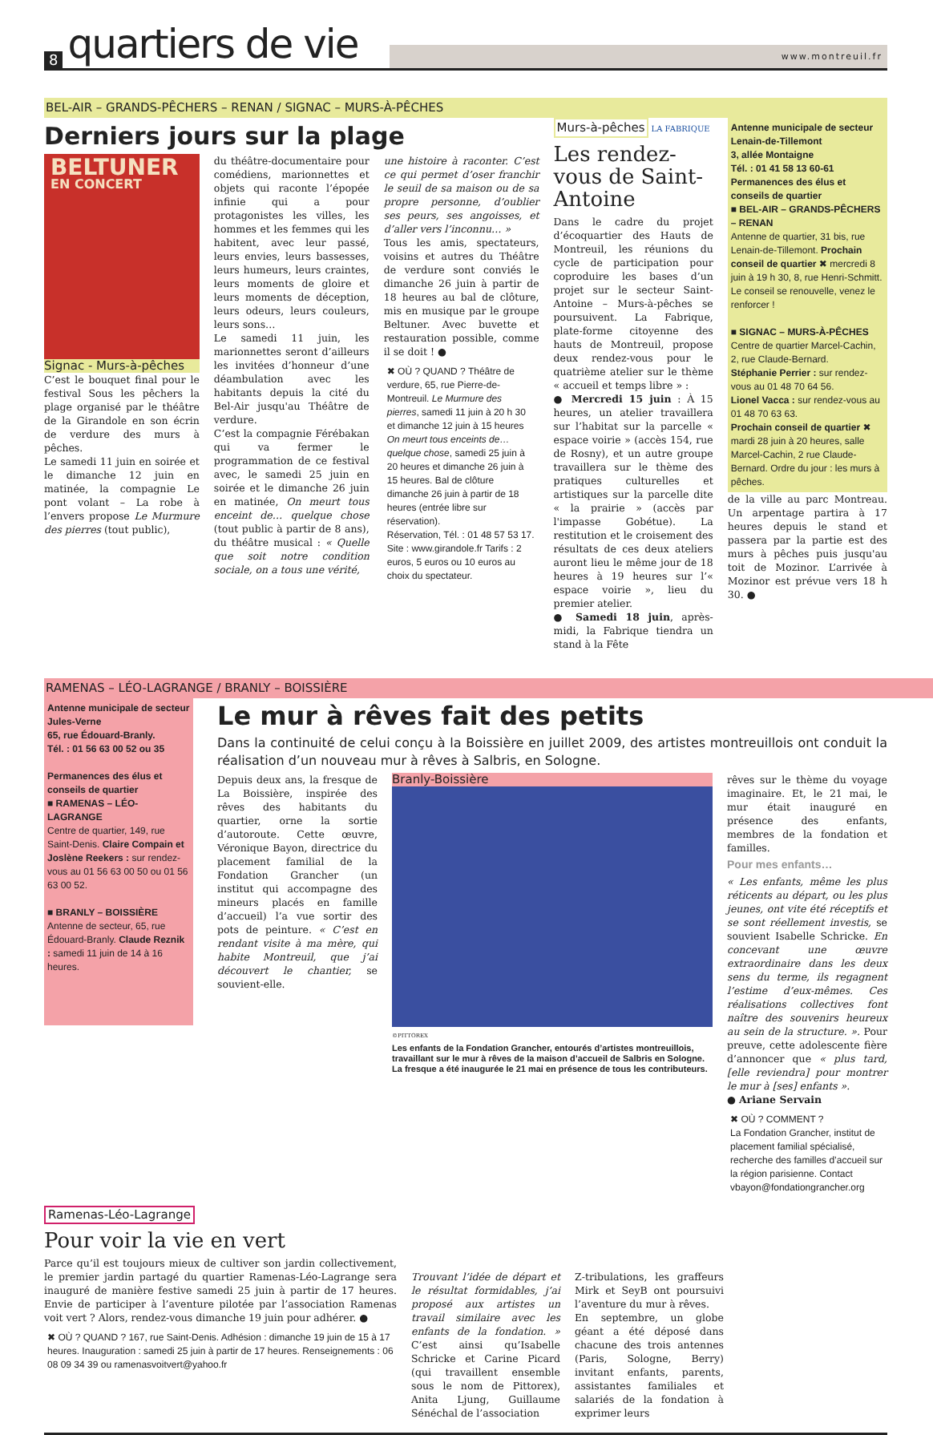8
quartiers de vie
www.montreuil.fr
BEL-AIR – GRANDS-PÊCHERS – RENAN / SIGNAC – MURS-À-PÊCHES
Derniers jours sur la plage
BELTUNER
EN CONCERT
Signac - Murs-à-pêches
C’est le bouquet final pour le festival Sous les pêchers la plage organisé par le théâtre de la Girandole en son écrin de verdure des murs à pêches.
Le samedi 11 juin en soirée et le dimanche 12 juin en matinée, la compagnie Le pont volant – La robe à l’envers propose Le Murmure des pierres (tout public),
du théâtre-documentaire pour comédiens, marionnettes et objets qui raconte l’épopée infinie qui a pour protagonistes les villes, les hommes et les femmes qui les habitent, avec leur passé, leurs envies, leurs bassesses, leurs humeurs, leurs craintes, leurs moments de gloire et leurs moments de déception, leurs odeurs, leurs couleurs, leurs sons…
Le samedi 11 juin, les marionnettes seront d’ailleurs les invitées d’honneur d’une déambulation avec les habitants depuis la cité du Bel-Air jusqu'au Théâtre de verdure.
C’est la compagnie Férébakan qui va fermer le programmation de ce festival avec, le samedi 25 juin en soirée et le dimanche 26 juin en matinée, On meurt tous enceint de… quelque chose (tout public à partir de 8 ans), du théâtre musical : « Quelle que soit notre condition sociale, on a tous une vérité,
une histoire à raconter. C’est ce qui permet d’oser franchir le seuil de sa maison ou de sa propre personne, d’oublier ses peurs, ses angoisses, et d’aller vers l’inconnu… »
Tous les amis, spectateurs, voisins et autres du Théâtre de verdure sont conviés le dimanche 26 juin à partir de 18 heures au bal de clôture, mis en musique par le groupe Beltuner. Avec buvette et restauration possible, comme il se doit ! ●
✖ OÙ ? QUAND ? Théâtre de verdure, 65, rue Pierre-de-Montreuil. Le Murmure des pierres, samedi 11 juin à 20 h 30 et dimanche 12 juin à 15 heures On meurt tous enceints de… quelque chose, samedi 25 juin à 20 heures et dimanche 26 juin à 15 heures. Bal de clôture dimanche 26 juin à partir de 18 heures (entrée libre sur réservation).
Réservation, Tél. : 01 48 57 53 17. Site : www.girandole.fr Tarifs : 2 euros, 5 euros ou 10 euros au choix du spectateur.
Murs-à-pêches
LA FABRIQUE
Les rendez-vous de Saint-Antoine
Dans le cadre du projet d’écoquartier des Hauts de Montreuil, les réunions du cycle de participation pour coproduire les bases d’un projet sur le secteur Saint-Antoine – Murs-à-pêches se poursuivent. La Fabrique, plate-forme citoyenne des hauts de Montreuil, propose deux rendez-vous pour le quatrième atelier sur le thème « accueil et temps libre » :
● Mercredi 15 juin : À 15 heures, un atelier travaillera sur l’habitat sur la parcelle « espace voirie » (accès 154, rue de Rosny), et un autre groupe travaillera sur le thème des pratiques culturelles et artistiques sur la parcelle dite « la prairie » (accès par l'impasse Gobétue). La restitution et le croisement des résultats de ces deux ateliers auront lieu le même jour de 18 heures à 19 heures sur l’« espace voirie », lieu du premier atelier.
● Samedi 18 juin, après-midi, la Fabrique tiendra un stand à la Fête
Antenne municipale de secteur Lenain-de-Tillemont
3, allée Montaigne
Tél. : 01 41 58 13 60-61
Permanences des élus et conseils de quartier
■ BEL-AIR – GRANDS-PÊCHERS – RENAN
Antenne de quartier, 31 bis, rue Lenain-de-Tillemont. Prochain conseil de quartier ✖ mercredi 8 juin à 19 h 30, 8, rue Henri-Schmitt. Le conseil se renouvelle, venez le renforcer !
■ SIGNAC – MURS-À-PÊCHES
Centre de quartier Marcel-Cachin, 2, rue Claude-Bernard.
Stéphanie Perrier : sur rendez-vous au 01 48 70 64 56.
Lionel Vacca : sur rendez-vous au 01 48 70 63 63.
Prochain conseil de quartier ✖ mardi 28 juin à 20 heures, salle Marcel-Cachin, 2 rue Claude-Bernard. Ordre du jour : les murs à pêches.
de la ville au parc Montreau. Un arpentage partira à 17 heures depuis le stand et passera par la partie est des murs à pêches puis jusqu'au toit de Mozinor. L’arrivée à Mozinor est prévue vers 18 h 30. ●
RAMENAS – LÉO-LAGRANGE / BRANLY – BOISSIÈRE
Antenne municipale de secteur Jules-Verne
65, rue Édouard-Branly.
Tél. : 01 56 63 00 52 ou 35
Permanences des élus et conseils de quartier
■ RAMENAS – LÉO-LAGRANGE
Centre de quartier, 149, rue Saint-Denis. Claire Compain et Joslène Reekers : sur rendez-vous au 01 56 63 00 50 ou 01 56 63 00 52.
■ BRANLY – BOISSIÈRE
Antenne de secteur, 65, rue Édouard-Branly. Claude Reznik : samedi 11 juin de 14 à 16 heures.
Le mur à rêves fait des petits
Dans la continuité de celui conçu à la Boissière en juillet 2009, des artistes montreuillois ont conduit la réalisation d’un nouveau mur à rêves à Salbris, en Sologne.
Depuis deux ans, la fresque de La Boissière, inspirée des rêves des habitants du quartier, orne la sortie d’autoroute. Cette œuvre, Véronique Bayon, directrice du placement familial de la Fondation Grancher (un institut qui accompagne des mineurs placés en famille d’accueil) l’a vue sortir des pots de peinture. « C’est en rendant visite à ma mère, qui habite Montreuil, que j’ai découvert le chantier, se souvient-elle.
Branly-Boissière
©PITTOREX
Les enfants de la Fondation Grancher, entourés d’artistes montreuillois, travaillant sur le mur à rêves de la maison d’accueil de Salbris en Sologne. La fresque a été inaugurée le 21 mai en présence de tous les contributeurs.
rêves sur le thème du voyage imaginaire. Et, le 21 mai, le mur était inauguré en présence des enfants, membres de la fondation et familles.
Pour mes enfants…
« Les enfants, même les plus réticents au départ, ou les plus jeunes, ont vite été réceptifs et se sont réellement investis, se souvient Isabelle Schricke. En concevant une œuvre extraordinaire dans les deux sens du terme, ils regagnent l’estime d’eux-mêmes. Ces réalisations collectives font naître des souvenirs heureux au sein de la structure. ». Pour preuve, cette adolescente fière d’annoncer que « plus tard, [elle reviendra] pour montrer le mur à [ses] enfants ».
● Ariane Servain
✖ OÙ ? COMMENT ?
La Fondation Grancher, institut de placement familial spécialisé, recherche des familles d’accueil sur la région parisienne. Contact vbayon@fondationgrancher.org
Ramenas-Léo-Lagrange
Pour voir la vie en vert
Parce qu’il est toujours mieux de cultiver son jardin collectivement, le premier jardin partagé du quartier Ramenas-Léo-Lagrange sera inauguré de manière festive samedi 25 juin à partir de 17 heures. Envie de participer à l’aventure pilotée par l’association Ramenas voit vert ? Alors, rendez-vous dimanche 19 juin pour adhérer. ●
✖ OÙ ? QUAND ? 167, rue Saint-Denis. Adhésion : dimanche 19 juin de 15 à 17 heures. Inauguration : samedi 25 juin à partir de 17 heures. Renseignements : 06 08 09 34 39 ou ramenasvoitvert@yahoo.fr
Trouvant l’idée de départ et le résultat formidables, j’ai proposé aux artistes un travail similaire avec les enfants de la fondation. » C’est ainsi qu’Isabelle Schricke et Carine Picard (qui travaillent ensemble sous le nom de Pittorex), Anita Ljung, Guillaume Sénéchal de l’association
Z-tribulations, les graffeurs Mirk et SeyB ont poursuivi l’aventure du mur à rêves.
En septembre, un globe géant a été déposé dans chacune des trois antennes (Paris, Sologne, Berry) invitant enfants, parents, assistantes familiales et salariés de la fondation à exprimer leurs